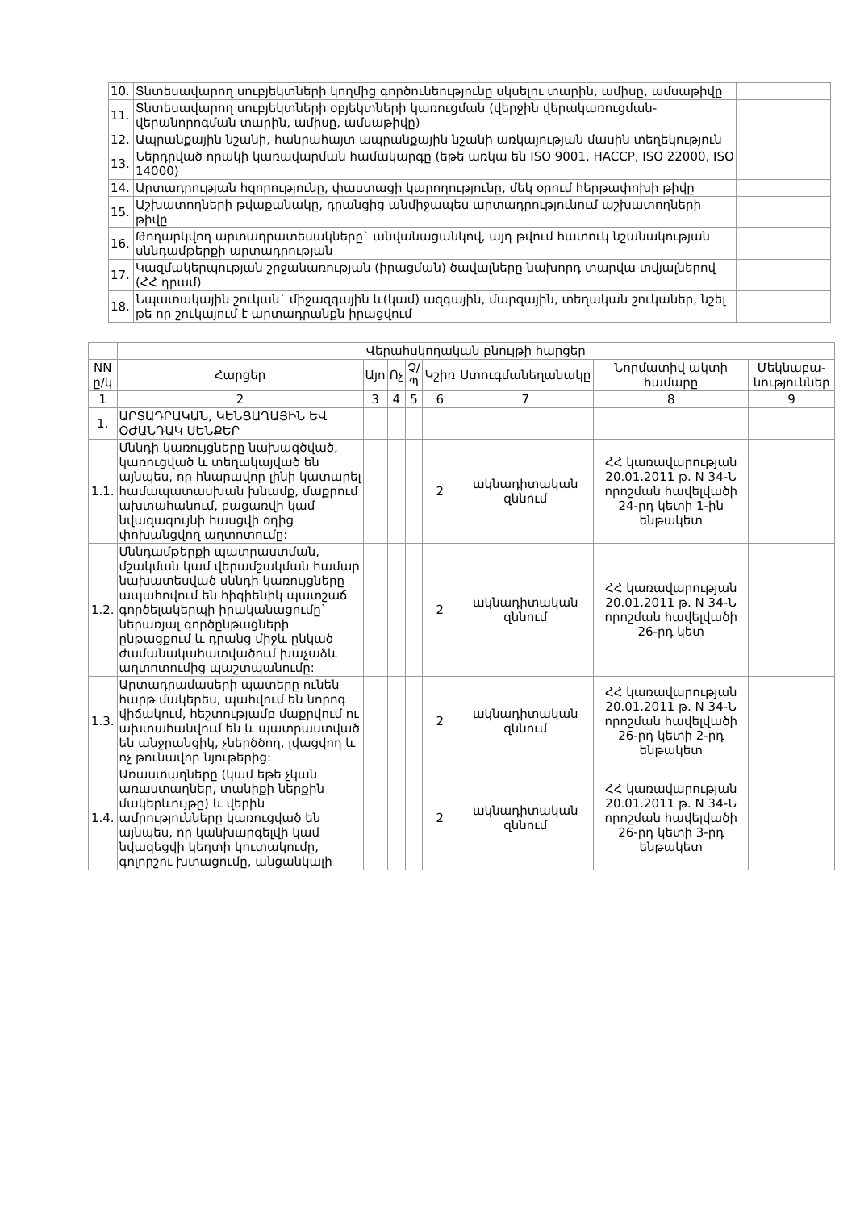| 10. | Տնտեսավարող սուբյեկտների կողմից գործունեությունը սկսելու տարին, ամիսը, ամսաթիվը | |
| 11. | Տնտեսավարող սուբյեկտների օբյեկտների կառուցման (վերջին վերակառուցման-վերանորոգման տարին, ամիսը, ամսաթիվը) | |
| 12. | Ապրանքային նշանի, հանրահայտ ապրանքային նշանի առկայության մասին տեղեկություն | |
| 13. | Ներդրված որակի կառավարման համակարգը (եթե առկա են ISO 9001, HACCP, ISO 22000, ISO 14000) | |
| 14. | Արտադրության հզորությունը, փաստացի կարողությունը, մեկ օրում հերթափոխի թիվը | |
| 15. | Աշխատողների թվաքանակը, դրանցից անմիջապես արտադրությունում աշխատողների թիվը | |
| 16. | Թողարկվող արտադրատեսակները` անվանացանկով, այդ թվում հատուկ նշանակության սննդամթերքի արտադրության | |
| 17. | Կազմակերպության շրջանառության (իրացման) ծավալները նախորդ տարվա տվյալներով (ՀՀ դրամ) | |
| 18. | Նպատակային շուկան` միջազգային և(կամ) ազգային, մարզային, տեղական շուկաներ, նշել թե որ շուկայում է արտադրանքն իրացվում | |
| | Վերահսկողական բնույթի հարցեր | | | | | | | |
| NN ը/կ | Հարցեր | Այո | Ոչ | Չ/Պ | Կշիռ | Ստուգմանեղանակը | Նորմատիվ ակտի համարը | Մեկնաբա-նություններ |
| 1 | 2 | 3 | 4 | 5 | 6 | 7 | 8 | 9 |
| 1. | ԱՐՏԱԴՐԱԿԱՆ, ԿԵՆՑԱՂԱՅԻՆ ԵՎ ՕԺԱՆԴԱԿ ՍԵՆՔԵՐ | | | | | | | |
| 1.1. | Սննդի կառույցները նախագծված, կառուցված և տեղակայված են այնպես, որ հնարավոր լինի կատարել համապատասխան խնամք, մաքրում ախտահանում, բացառվի կամ նվազագույնի հասցվի օդից փոխանցվող աղտոտումը: | | | | 2 | ակնադիտական զննում | ՀՀ կառավարության 20.01.2011 թ. N 34-Ն որոշման հավելվածի 24-րդ կետի 1-ին ենթակետ | |
| 1.2. | Սննդամթերքի պատրաստման, մշակման կամ վերամշակման համար նախատեսված սննդի կառույցները ապահովում են հիգիենիկ պատշաճ գործելակերպի իրականացումը` ներառյալ գործընթացների ընթացքում և դրանց միջև ընկած ժամանակահատվածում խաչաձև աղտոտումից պաշտպանումը: | | | | 2 | ակնադիտական զննում | ՀՀ կառավարության 20.01.2011 թ. N 34-Ն որոշման հավելվածի 26-րդ կետ | |
| 1.3. | Արտադրամասերի պատերը ունեն հարթ մակերես, պահվում են նորոգ վիճակում, հեշտությամբ մաքրվում ու ախտահանվում են և պատրաստված են անջրանցիկ, չներծծող, լվացվող և ոչ թունավոր նյութերից: | | | | 2 | ակնադիտական զննում | ՀՀ կառավարության 20.01.2011 թ. N 34-Ն որոշման հավելվածի 26-րդ կետի 2-րդ ենթակետ | |
| 1.4. | Առաստաղները (կամ եթե չկան առաստաղներ, տանիքի ներքին մակերևույթը) և վերին ամրությունները կառուցված են այնպես, որ կանխարգելվի կամ նվազեցվի կեղտի կուտակումը, գոլորշու խտացումը, անցանկալի | | | | 2 | ակնադիտական զննում | ՀՀ կառավարության 20.01.2011 թ. N 34-Ն որոշման հավելվածի 26-րդ կետի 3-րդ ենթակետ | |